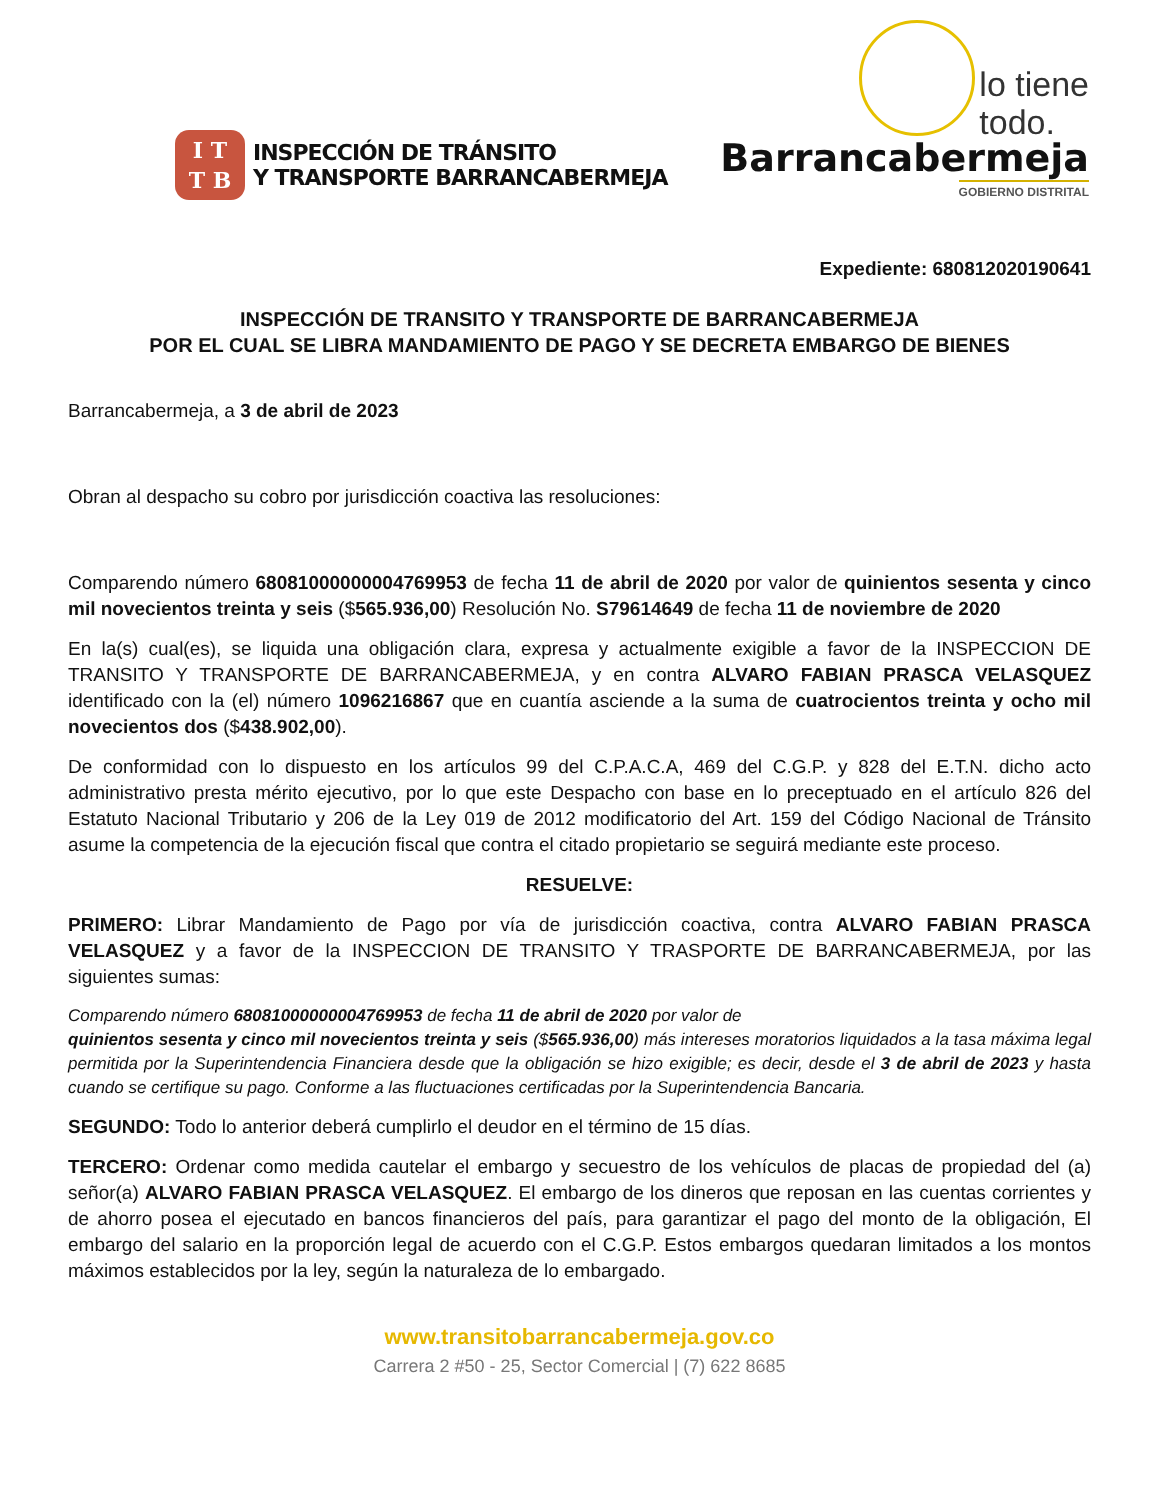I T
T B
INSPECCIÓN DE TRÁNSITO
Y TRANSPORTE BARRANCABERMEJA
lo tiene
todo.
Barrancabermeja
GOBIERNO DISTRITAL
Expediente: 680812020190641
INSPECCIÓN DE TRANSITO Y TRANSPORTE DE BARRANCABERMEJA
POR EL CUAL SE LIBRA MANDAMIENTO DE PAGO Y SE DECRETA EMBARGO DE BIENES
Barrancabermeja, a 3 de abril de 2023
Obran al despacho su cobro por jurisdicción coactiva las resoluciones:
Comparendo número 68081000000004769953 de fecha 11 de abril de 2020 por valor de quinientos sesenta y cinco mil novecientos treinta y seis ($565.936,00) Resolución No. S79614649 de fecha 11 de noviembre de 2020
En la(s) cual(es), se liquida una obligación clara, expresa y actualmente exigible a favor de la INSPECCION DE TRANSITO Y TRANSPORTE DE BARRANCABERMEJA, y en contra ALVARO FABIAN PRASCA VELASQUEZ identificado con la (el) número 1096216867 que en cuantía asciende a la suma de cuatrocientos treinta y ocho mil novecientos dos ($438.902,00).
De conformidad con lo dispuesto en los artículos 99 del C.P.A.C.A, 469 del C.G.P. y 828 del E.T.N. dicho acto administrativo presta mérito ejecutivo, por lo que este Despacho con base en lo preceptuado en el artículo 826 del Estatuto Nacional Tributario y 206 de la Ley 019 de 2012 modificatorio del Art. 159 del Código Nacional de Tránsito asume la competencia de la ejecución fiscal que contra el citado propietario se seguirá mediante este proceso.
RESUELVE:
PRIMERO: Librar Mandamiento de Pago por vía de jurisdicción coactiva, contra ALVARO FABIAN PRASCA VELASQUEZ y a favor de la INSPECCION DE TRANSITO Y TRASPORTE DE BARRANCABERMEJA, por las siguientes sumas:
Comparendo número 68081000000004769953 de fecha 11 de abril de 2020 por valor de
quinientos sesenta y cinco mil novecientos treinta y seis ($565.936,00) más intereses moratorios liquidados a la tasa máxima legal permitida por la Superintendencia Financiera desde que la obligación se hizo exigible; es decir, desde el 3 de abril de 2023 y hasta cuando se certifique su pago. Conforme a las fluctuaciones certificadas por la Superintendencia Bancaria.
SEGUNDO: Todo lo anterior deberá cumplirlo el deudor en el término de 15 días.
TERCERO: Ordenar como medida cautelar el embargo y secuestro de los vehículos de placas de propiedad del (a) señor(a) ALVARO FABIAN PRASCA VELASQUEZ. El embargo de los dineros que reposan en las cuentas corrientes y de ahorro posea el ejecutado en bancos financieros del país, para garantizar el pago del monto de la obligación, El embargo del salario en la proporción legal de acuerdo con el C.G.P. Estos embargos quedaran limitados a los montos máximos establecidos por la ley, según la naturaleza de lo embargado.
www.transitobarrancabermeja.gov.co
Carrera 2 #50 - 25, Sector Comercial | (7) 622 8685